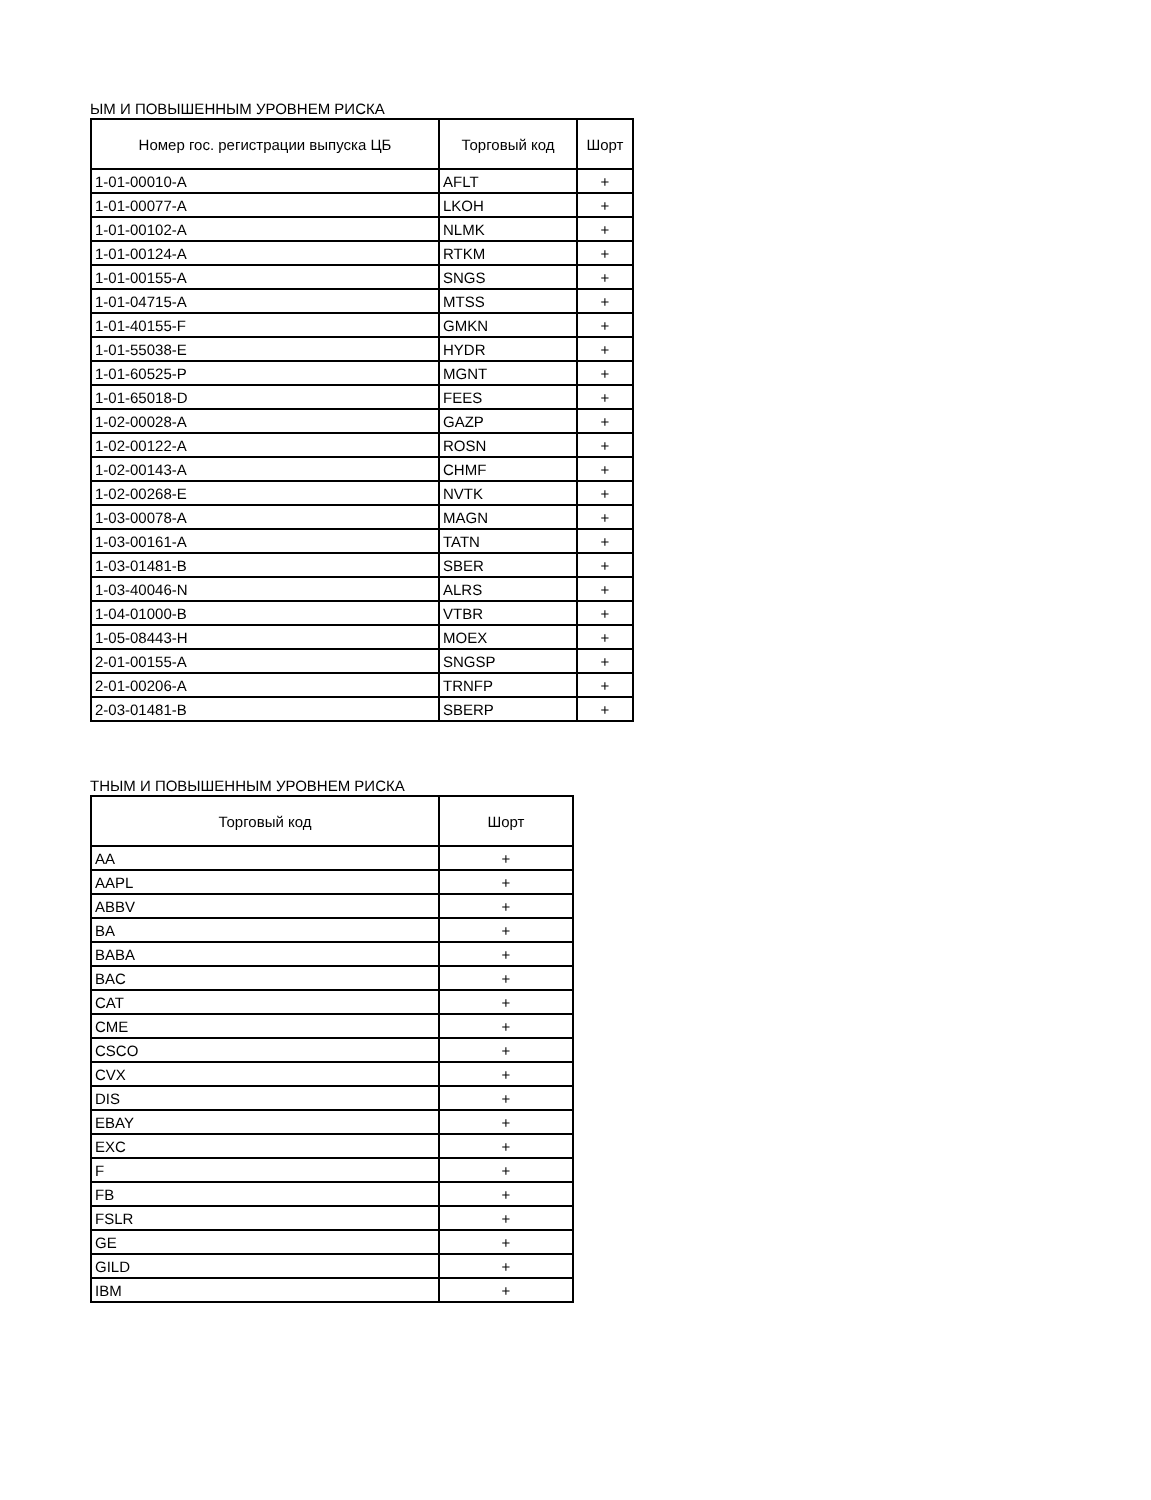ЫМ И ПОВЫШЕННЫМ УРОВНЕМ РИСКА
| Номер гос. регистрации выпуска ЦБ | Торговый код | Шорт |
| --- | --- | --- |
| 1-01-00010-A | AFLT | + |
| 1-01-00077-A | LKOH | + |
| 1-01-00102-A | NLMK | + |
| 1-01-00124-A | RTKM | + |
| 1-01-00155-A | SNGS | + |
| 1-01-04715-A | MTSS | + |
| 1-01-40155-F | GMKN | + |
| 1-01-55038-E | HYDR | + |
| 1-01-60525-P | MGNT | + |
| 1-01-65018-D | FEES | + |
| 1-02-00028-A | GAZP | + |
| 1-02-00122-A | ROSN | + |
| 1-02-00143-A | CHMF | + |
| 1-02-00268-E | NVTK | + |
| 1-03-00078-A | MAGN | + |
| 1-03-00161-A | TATN | + |
| 1-03-01481-B | SBER | + |
| 1-03-40046-N | ALRS | + |
| 1-04-01000-B | VTBR | + |
| 1-05-08443-H | MOEX | + |
| 2-01-00155-A | SNGSP | + |
| 2-01-00206-A | TRNFP | + |
| 2-03-01481-B | SBERP | + |
ТНЫМ И ПОВЫШЕННЫМ УРОВНЕМ РИСКА
| Торговый код | Шорт |
| --- | --- |
| AA | + |
| AAPL | + |
| ABBV | + |
| BA | + |
| BABA | + |
| BAC | + |
| CAT | + |
| CME | + |
| CSCO | + |
| CVX | + |
| DIS | + |
| EBAY | + |
| EXC | + |
| F | + |
| FB | + |
| FSLR | + |
| GE | + |
| GILD | + |
| IBM | + |